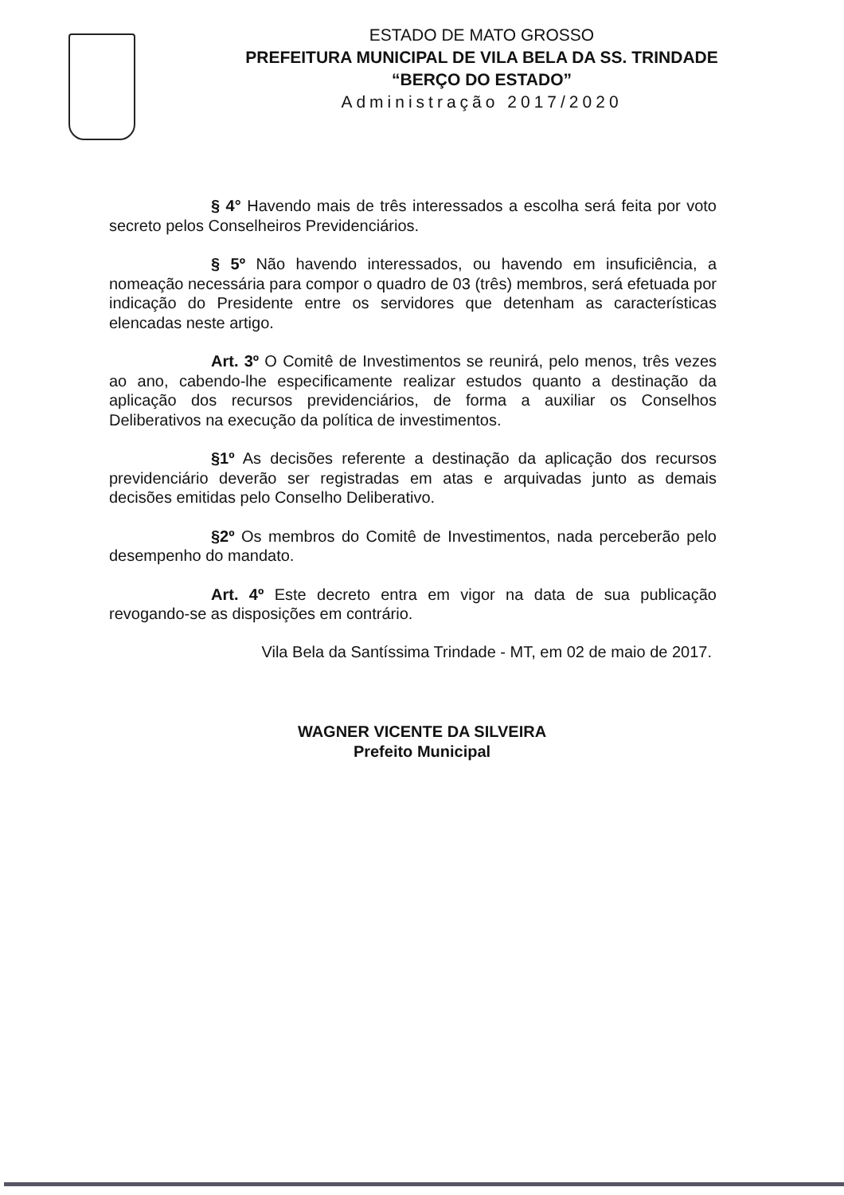ESTADO DE MATO GROSSO
PREFEITURA MUNICIPAL DE VILA BELA DA SS. TRINDADE
“BERÇO DO ESTADO”
Administração 2017/2020
§ 4° Havendo mais de três interessados a escolha será feita por voto secreto pelos Conselheiros Previdenciários.
§ 5º Não havendo interessados, ou havendo em insuficiência, a nomeação necessária para compor o quadro de 03 (três) membros, será efetuada por indicação do Presidente entre os servidores que detenham as características elencadas neste artigo.
Art. 3º O Comitê de Investimentos se reunirá, pelo menos, três vezes ao ano, cabendo-lhe especificamente realizar estudos quanto a destinação da aplicação dos recursos previdenciários, de forma a auxiliar os Conselhos Deliberativos na execução da política de investimentos.
§1º As decisões referente a destinação da aplicação dos recursos previdenciário deverão ser registradas em atas e arquivadas junto as demais decisões emitidas pelo Conselho Deliberativo.
§2º Os membros do Comitê de Investimentos, nada perceberão pelo desempenho do mandato.
Art. 4º Este decreto entra em vigor na data de sua publicação revogando-se as disposições em contrário.
Vila Bela da Santíssima Trindade - MT, em 02 de maio de 2017.
WAGNER VICENTE DA SILVEIRA
Prefeito Municipal